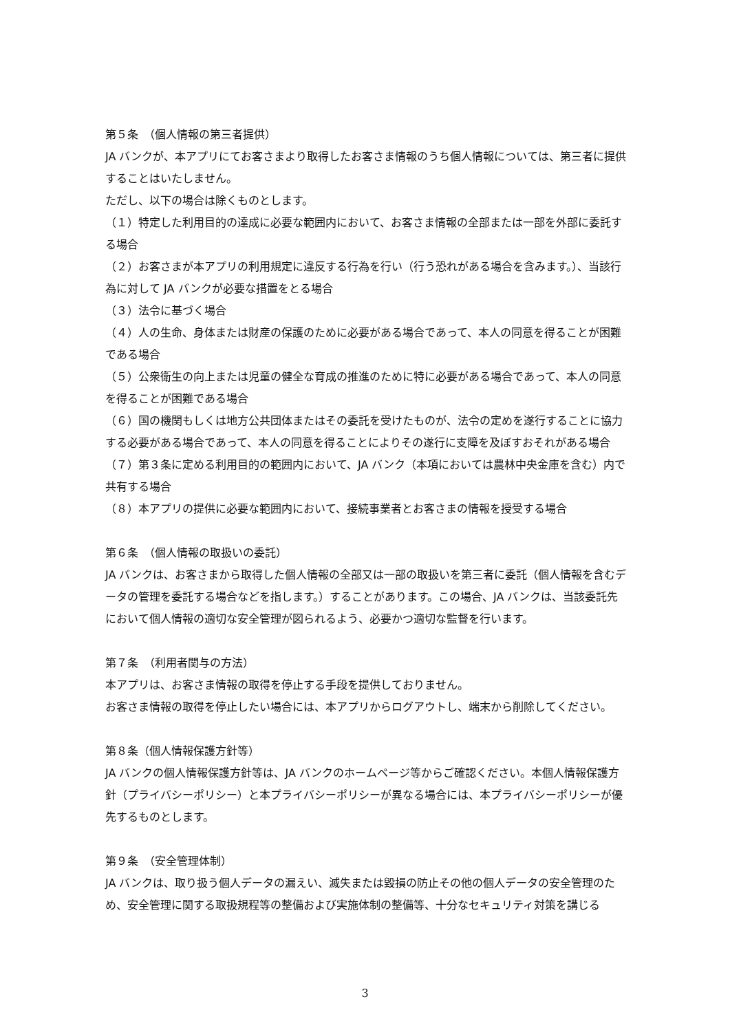第５条　（個人情報の第三者提供）
JA バンクが、本アプリにてお客さまより取得したお客さま情報のうち個人情報については、第三者に提供することはいたしません。
ただし、以下の場合は除くものとします。
（１）特定した利用目的の達成に必要な範囲内において、お客さま情報の全部または一部を外部に委託する場合
（２）お客さまが本アプリの利用規定に違反する行為を行い（行う恐れがある場合を含みます。）、当該行為に対して JA バンクが必要な措置をとる場合
（３）法令に基づく場合
（４）人の生命、身体または財産の保護のために必要がある場合であって、本人の同意を得ることが困難である場合
（５）公衆衛生の向上または児童の健全な育成の推進のために特に必要がある場合であって、本人の同意を得ることが困難である場合
（６）国の機関もしくは地方公共団体またはその委託を受けたものが、法令の定めを遂行することに協力する必要がある場合であって、本人の同意を得ることによりその遂行に支障を及ぼすおそれがある場合
（７）第３条に定める利用目的の範囲内において、JA バンク（本項においては農林中央金庫を含む）内で共有する場合
（８）本アプリの提供に必要な範囲内において、接続事業者とお客さまの情報を授受する場合
第６条　（個人情報の取扱いの委託）
JA バンクは、お客さまから取得した個人情報の全部又は一部の取扱いを第三者に委託（個人情報を含むデータの管理を委託する場合などを指します。）することがあります。この場合、JA バンクは、当該委託先において個人情報の適切な安全管理が図られるよう、必要かつ適切な監督を行います。
第７条　（利用者関与の方法）
本アプリは、お客さま情報の取得を停止する手段を提供しておりません。
お客さま情報の取得を停止したい場合には、本アプリからログアウトし、端末から削除してください。
第８条（個人情報保護方針等）
JA バンクの個人情報保護方針等は、JA バンクのホームページ等からご確認ください。本個人情報保護方針（プライバシーポリシー）と本プライバシーポリシーが異なる場合には、本プライバシーポリシーが優先するものとします。
第９条　（安全管理体制）
JA バンクは、取り扱う個人データの漏えい、滅失または毀損の防止その他の個人データの安全管理のため、安全管理に関する取扱規程等の整備および実施体制の整備等、十分なセキュリティ対策を講じる
3